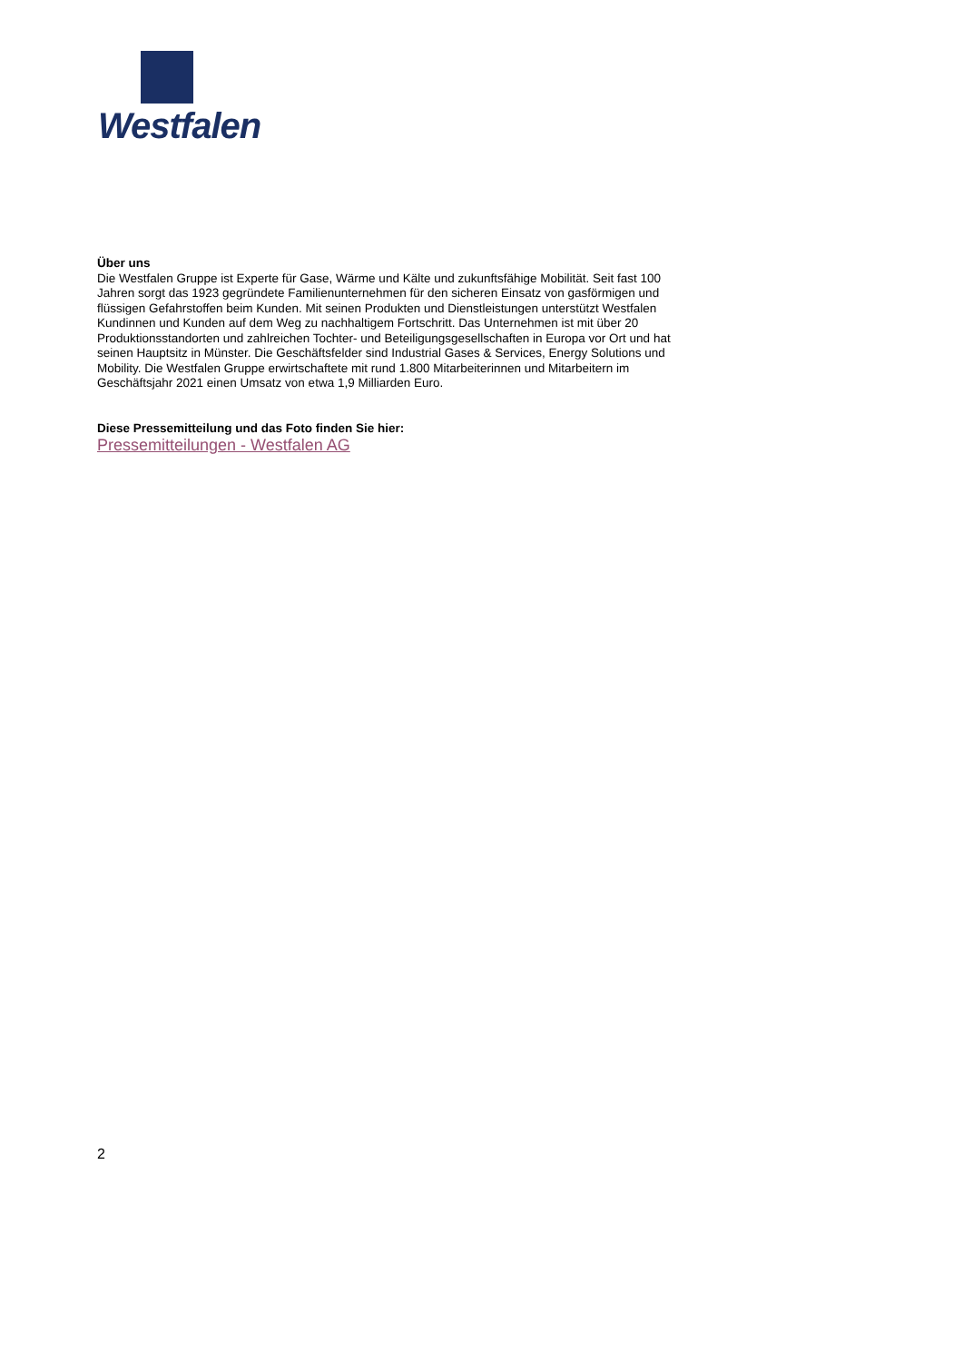Westfalen
Über uns
Die Westfalen Gruppe ist Experte für Gase, Wärme und Kälte und zukunftsfähige Mobilität. Seit fast 100 Jahren sorgt das 1923 gegründete Familienunternehmen für den sicheren Einsatz von gasförmigen und flüssigen Gefahrstoffen beim Kunden. Mit seinen Produkten und Dienstleistungen unterstützt Westfalen Kundinnen und Kunden auf dem Weg zu nachhaltigem Fortschritt. Das Unternehmen ist mit über 20 Produktionsstandorten und zahlreichen Tochter- und Beteiligungsgesellschaften in Europa vor Ort und hat seinen Hauptsitz in Münster. Die Geschäftsfelder sind Industrial Gases & Services, Energy Solutions und Mobility. Die Westfalen Gruppe erwirtschaftete mit rund 1.800 Mitarbeiterinnen und Mitarbeitern im Geschäftsjahr 2021 einen Umsatz von etwa 1,9 Milliarden Euro.
Diese Pressemitteilung und das Foto finden Sie hier:
Pressemitteilungen - Westfalen AG
2